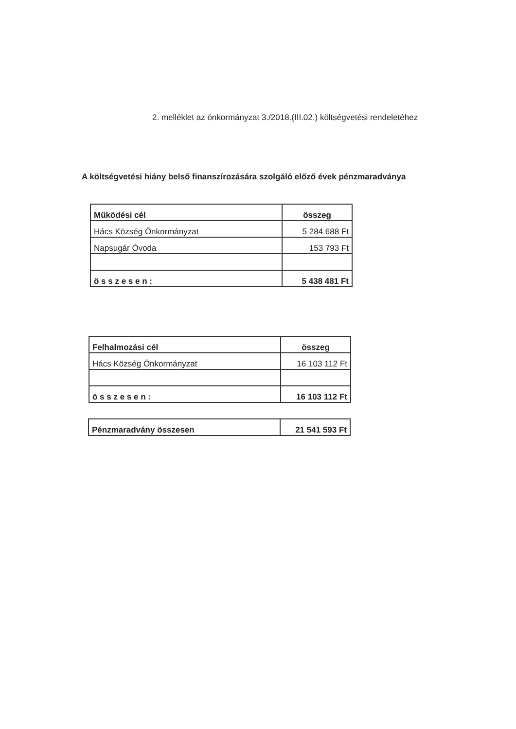2. melléklet az önkormányzat 3./2018.(III.02.) költségvetési rendeletéhez
A költségvetési hiány belső finanszírozására szolgáló előző évek pénzmaradványa
| Működési cél | összeg |
| --- | --- |
| Hács Község Önkormányzat | 5 284 688 Ft |
| Napsugár Óvoda | 153 793 Ft |
| ö s s z e s e n : | 5 438 481 Ft |
| Felhalmozási cél | összeg |
| --- | --- |
| Hács Község Önkormányzat | 16 103 112 Ft |
| ö s s z e s e n : | 16 103 112 Ft |
| Pénzmaradvány összesen | 21 541 593 Ft |